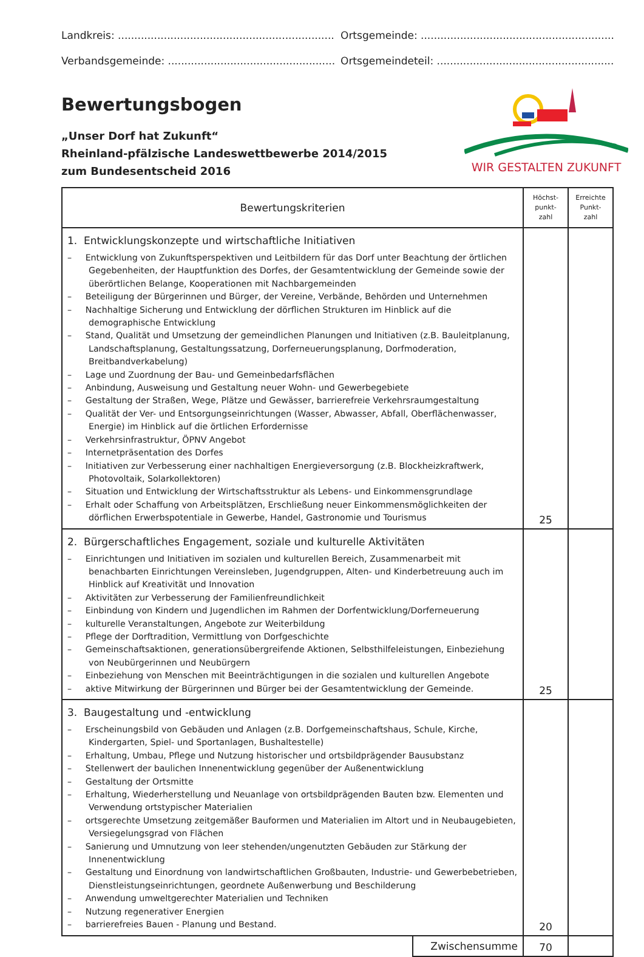Landkreis: .......................................................................................... Ortsgemeinde: .....................................................................................
Verbandsgemeinde: .............................................................................. Ortsgemeindeteil: ................................................................................
Bewertungsbogen
„Unser Dorf hat Zukunft“
Rheinland-pfälzische Landeswettbewerbe 2014/2015
zum Bundesentscheid 2016
WIR GESTALTEN ZUKUNFT
| Bewertungskriterien | | Höchst- punkt- zahl | Erreichte Punkt- zahl |
| --- | --- | --- | --- |
| 1. Entwicklungskonzepte und wirtschaftliche Initiativen – Entwicklung von Zukunftsperspektiven und Leitbildern für das Dorf unter Beachtung der örtlichen Gegebenheiten, der Hauptfunktion des Dorfes, der Gesamtentwicklung der Gemeinde sowie der überörtlichen Belange, Kooperationen mit Nachbargemeinden – Beteiligung der Bürgerinnen und Bürger, der Vereine, Verbände, Behörden und Unternehmen – Nachhaltige Sicherung und Entwicklung der dörflichen Strukturen im Hinblick auf die demographische Entwicklung – Stand, Qualität und Umsetzung der gemeindlichen Planungen und Initiativen (z.B. Bauleitplanung, Landschaftsplanung, Gestaltungssatzung, Dorferneuerungsplanung, Dorfmoderation, Breitbandverkabelung) – Lage und Zuordnung der Bau- und Gemeinbedarfsflächen – Anbindung, Ausweisung und Gestaltung neuer Wohn- und Gewerbegebiete – Gestaltung der Straßen, Wege, Plätze und Gewässer, barrierefreie Verkehrsraumgestaltung – Qualität der Ver- und Entsorgungseinrichtungen (Wasser, Abwasser, Abfall, Oberflächenwasser, Energie) im Hinblick auf die örtlichen Erfordernisse – Verkehrsinfrastruktur, ÖPNV Angebot – Internetpräsentation des Dorfes – Initiativen zur Verbesserung einer nachhaltigen Energieversorgung (z.B. Blockheizkraftwerk, Photovoltaik, Solarkollektoren) – Situation und Entwicklung der Wirtschaftsstruktur als Lebens- und Einkommensgrundlage – Erhalt oder Schaffung von Arbeitsplätzen, Erschließung neuer Einkommensmöglichkeiten der dörflichen Erwerbspotentiale in Gewerbe, Handel, Gastronomie und Tourismus | | 25 | |
| 2. Bürgerschaftliches Engagement, soziale und kulturelle Aktivitäten – Einrichtungen und Initiativen im sozialen und kulturellen Bereich, Zusammenarbeit mit benachbarten Einrichtungen Vereinsleben, Jugendgruppen, Alten- und Kinderbetreuung auch im Hinblick auf Kreativität und Innovation – Aktivitäten zur Verbesserung der Familienfreundlichkeit – Einbindung von Kindern und Jugendlichen im Rahmen der Dorfentwicklung/Dorferneuerung – kulturelle Veranstaltungen, Angebote zur Weiterbildung – Pflege der Dorftradition, Vermittlung von Dorfgeschichte – Gemeinschaftsaktionen, generationsübergreifende Aktionen, Selbsthilfeleistungen, Einbeziehung von Neubürgerinnen und Neubürgern – Einbeziehung von Menschen mit Beeinträchtigungen in die sozialen und kulturellen Angebote – aktive Mitwirkung der Bürgerinnen und Bürger bei der Gesamtentwicklung der Gemeinde. | | 25 | |
| 3. Baugestaltung und -entwicklung – Erscheinungsbild von Gebäuden und Anlagen (z.B. Dorfgemeinschaftshaus, Schule, Kirche, Kindergarten, Spiel- und Sportanlagen, Bushaltestelle) – Erhaltung, Umbau, Pflege und Nutzung historischer und ortsbildprägender Bausubstanz – Stellenwert der baulichen Innenentwicklung gegenüber der Außenentwicklung – Gestaltung der Ortsmitte – Erhaltung, Wiederherstellung und Neuanlage von ortsbildprägenden Bauten bzw. Elementen und Verwendung ortstypischer Materialien – ortsgerechte Umsetzung zeitgemäßer Bauformen und Materialien im Altort und in Neubaugebieten, Versiegelungsgrad von Flächen – Sanierung und Umnutzung von leer stehenden/ungenutzten Gebäuden zur Stärkung der Innenentwicklung – Gestaltung und Einordnung von landwirtschaftlichen Großbauten, Industrie- und Gewerbebetrieben, Dienstleistungseinrichtungen, geordnete Außenwerbung und Beschilderung – Anwendung umweltgerechter Materialien und Techniken – Nutzung regenerativer Energien – barrierefreies Bauen - Planung und Bestand. | | 20 | |
| | Zwischensumme | 70 | |